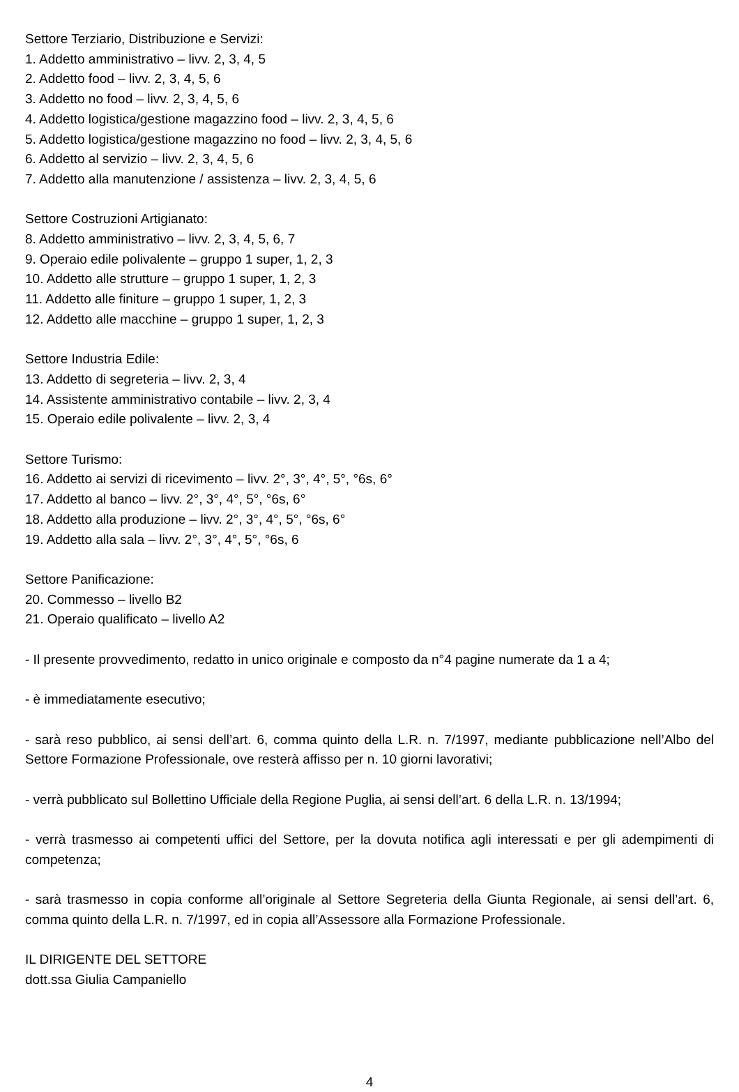Settore Terziario, Distribuzione e Servizi:
1. Addetto amministrativo – livv. 2, 3, 4, 5
2. Addetto food – livv. 2, 3, 4, 5, 6
3. Addetto no food – livv. 2, 3, 4, 5, 6
4. Addetto logistica/gestione magazzino food – livv. 2, 3, 4, 5, 6
5. Addetto logistica/gestione magazzino no food – livv. 2, 3, 4, 5, 6
6. Addetto al servizio – livv. 2, 3, 4, 5, 6
7. Addetto alla manutenzione / assistenza – livv. 2, 3, 4, 5, 6
Settore Costruzioni Artigianato:
8. Addetto amministrativo – livv. 2, 3, 4, 5, 6, 7
9. Operaio edile polivalente – gruppo 1 super, 1, 2, 3
10. Addetto alle strutture – gruppo 1 super, 1, 2, 3
11. Addetto alle finiture – gruppo 1 super, 1, 2, 3
12. Addetto alle macchine – gruppo 1 super, 1, 2, 3
Settore Industria Edile:
13. Addetto di segreteria – livv. 2, 3, 4
14. Assistente amministrativo contabile – livv. 2, 3, 4
15. Operaio edile polivalente – livv. 2, 3, 4
Settore Turismo:
16. Addetto ai servizi di ricevimento – livv. 2°, 3°, 4°, 5°, °6s, 6°
17. Addetto al banco – livv. 2°, 3°, 4°, 5°, °6s, 6°
18. Addetto alla produzione – livv. 2°, 3°, 4°, 5°, °6s, 6°
19. Addetto alla sala – livv. 2°, 3°, 4°, 5°, °6s, 6
Settore Panificazione:
20. Commesso – livello B2
21. Operaio qualificato – livello A2
- Il presente provvedimento, redatto in unico originale e composto da n°4 pagine numerate da 1 a 4;
- è immediatamente esecutivo;
- sarà reso pubblico, ai sensi dell’art. 6, comma quinto della L.R. n. 7/1997, mediante pubblicazione nell’Albo del Settore Formazione Professionale, ove resterà affisso per n. 10 giorni lavorativi;
- verrà pubblicato sul Bollettino Ufficiale della Regione Puglia, ai sensi dell’art. 6 della L.R. n. 13/1994;
- verrà trasmesso ai competenti uffici del Settore, per la dovuta notifica agli interessati e per gli adempimenti di competenza;
- sarà trasmesso in copia conforme all’originale al Settore Segreteria della Giunta Regionale, ai sensi dell’art. 6, comma quinto della L.R. n. 7/1997, ed in copia all’Assessore alla Formazione Professionale.
IL DIRIGENTE DEL SETTORE
dott.ssa Giulia Campaniello
4